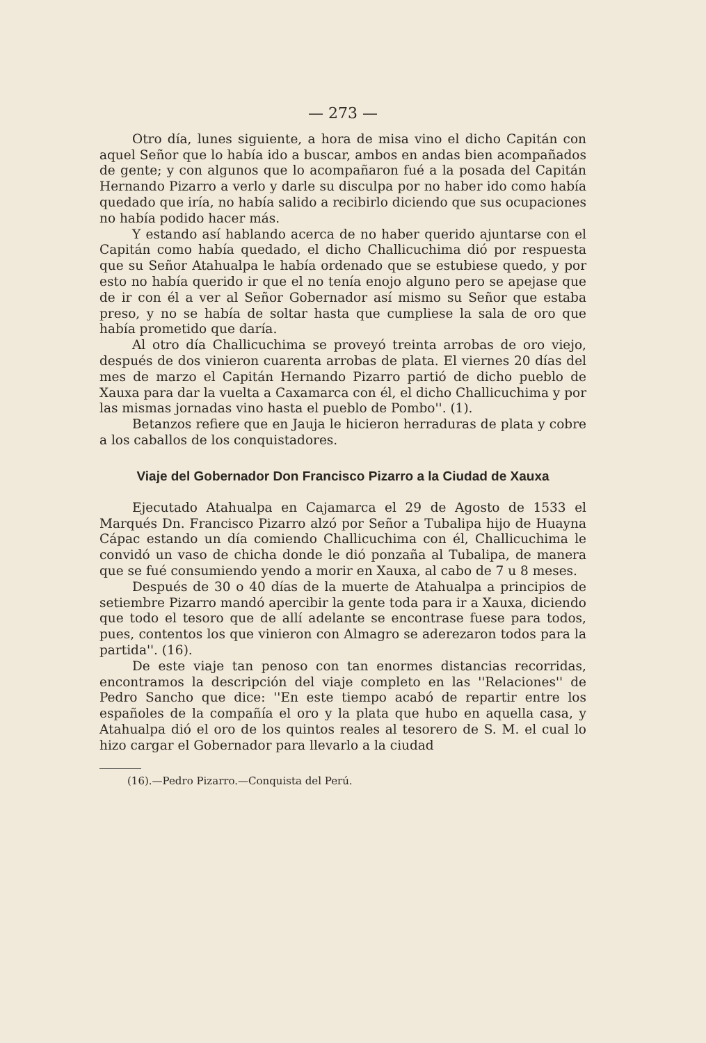— 273 —
Otro día, lunes siguiente, a hora de misa vino el dicho Capitán con aquel Señor que lo había ido a buscar, ambos en andas bien acompañados de gente; y con algunos que lo acompañaron fué a la posada del Capitán Hernando Pizarro a verlo y darle su disculpa por no haber ido como había quedado que iría, no había salido a recibirlo diciendo que sus ocupaciones no había podido hacer más.
Y estando así hablando acerca de no haber querido ajuntarse con el Capitán como había quedado, el dicho Challicuchima dió por respuesta que su Señor Atahualpa le había ordenado que se estubiese quedo, y por esto no había querido ir que el no tenía enojo alguno pero se apejase que de ir con él a ver al Señor Gobernador así mismo su Señor que estaba preso, y no se había de soltar hasta que cumpliese la sala de oro que había prometido que daría.
Al otro día Challicuchima se proveyó treinta arrobas de oro viejo, después de dos vinieron cuarenta arrobas de plata. El viernes 20 días del mes de marzo el Capitán Hernando Pizarro partió de dicho pueblo de Xauxa para dar la vuelta a Caxamarca con él, el dicho Challicuchima y por las mismas jornadas vino hasta el pueblo de Pombo''. (1).
Betanzos refiere que en Jauja le hicieron herraduras de plata y cobre a los caballos de los conquistadores.
Viaje del Gobernador Don Francisco Pizarro a la Ciudad de Xauxa
Ejecutado Atahualpa en Cajamarca el 29 de Agosto de 1533 el Marqués Dn. Francisco Pizarro alzó por Señor a Tubalipa hijo de Huayna Cápac estando un día comiendo Challicuchima con él, Challicuchima le convidó un vaso de chicha donde le dió ponzaña al Tubalipa, de manera que se fué consumiendo yendo a morir en Xauxa, al cabo de 7 u 8 meses.
Después de 30 o 40 días de la muerte de Atahualpa a principios de setiembre Pizarro mandó apercibir la gente toda para ir a Xauxa, diciendo que todo el tesoro que de allí adelante se encontrase fuese para todos, pues, contentos los que vinieron con Almagro se aderezaron todos para la partida''. (16).
De este viaje tan penoso con tan enormes distancias recorridas, encontramos la descripción del viaje completo en las ''Relaciones'' de Pedro Sancho que dice: ''En este tiempo acabó de repartir entre los españoles de la compañía el oro y la plata que hubo en aquella casa, y Atahualpa dió el oro de los quintos reales al tesorero de S. M. el cual lo hizo cargar el Gobernador para llevarlo a la ciudad
(16).—Pedro Pizarro.—Conquista del Perú.